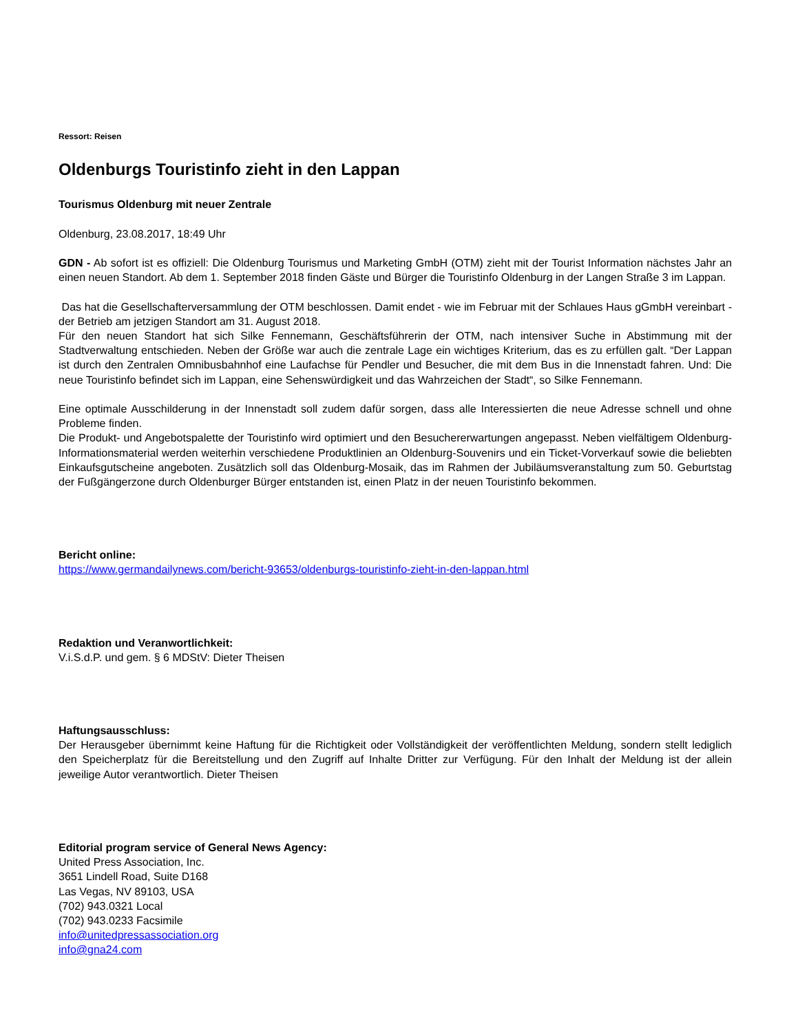Ressort: Reisen
Oldenburgs Touristinfo zieht in den Lappan
Tourismus Oldenburg mit neuer Zentrale
Oldenburg, 23.08.2017, 18:49 Uhr
GDN - Ab sofort ist es offiziell: Die Oldenburg Tourismus und Marketing GmbH (OTM) zieht mit der Tourist Information nächstes Jahr an einen neuen Standort. Ab dem 1. September 2018 finden Gäste und Bürger die Touristinfo Oldenburg in der Langen Straße 3 im Lappan.
Das hat die Gesellschafterversammlung der OTM beschlossen. Damit endet - wie im Februar mit der Schlaues Haus gGmbH vereinbart - der Betrieb am jetzigen Standort am 31. August 2018.
Für den neuen Standort hat sich Silke Fennemann, Geschäftsführerin der OTM, nach intensiver Suche in Abstimmung mit der Stadtverwaltung entschieden. Neben der Größe war auch die zentrale Lage ein wichtiges Kriterium, das es zu erfüllen galt. “Der Lappan ist durch den Zentralen Omnibusbahnhof eine Laufachse für Pendler und Besucher, die mit dem Bus in die Innenstadt fahren. Und: Die neue Touristinfo befindet sich im Lappan, eine Sehenswürdigkeit und das Wahrzeichen der Stadt“, so Silke Fennemann.
Eine optimale Ausschilderung in der Innenstadt soll zudem dafür sorgen, dass alle Interessierten die neue Adresse schnell und ohne Probleme finden.
Die Produkt- und Angebotspalette der Touristinfo wird optimiert und den Besuchererwartungen angepasst. Neben vielfältigem Oldenburg-Informationsmaterial werden weiterhin verschiedene Produktlinien an Oldenburg-Souvenirs und ein Ticket-Vorverkauf sowie die beliebten Einkaufsgutscheine angeboten. Zusätzlich soll das Oldenburg-Mosaik, das im Rahmen der Jubiläumsveranstaltung zum 50. Geburtstag der Fußgängerzone durch Oldenburger Bürger entstanden ist, einen Platz in der neuen Touristinfo bekommen.
Bericht online:
https://www.germandailynews.com/bericht-93653/oldenburgs-touristinfo-zieht-in-den-lappan.html
Redaktion und Veranwortlichkeit:
V.i.S.d.P. und gem. § 6 MDStV: Dieter Theisen
Haftungsausschluss:
Der Herausgeber übernimmt keine Haftung für die Richtigkeit oder Vollständigkeit der veröffentlichten Meldung, sondern stellt lediglich den Speicherplatz für die Bereitstellung und den Zugriff auf Inhalte Dritter zur Verfügung. Für den Inhalt der Meldung ist der allein jeweilige Autor verantwortlich. Dieter Theisen
Editorial program service of General News Agency:
United Press Association, Inc.
3651 Lindell Road, Suite D168
Las Vegas, NV 89103, USA
(702) 943.0321 Local
(702) 943.0233 Facsimile
info@unitedpressassociation.org
info@gna24.com